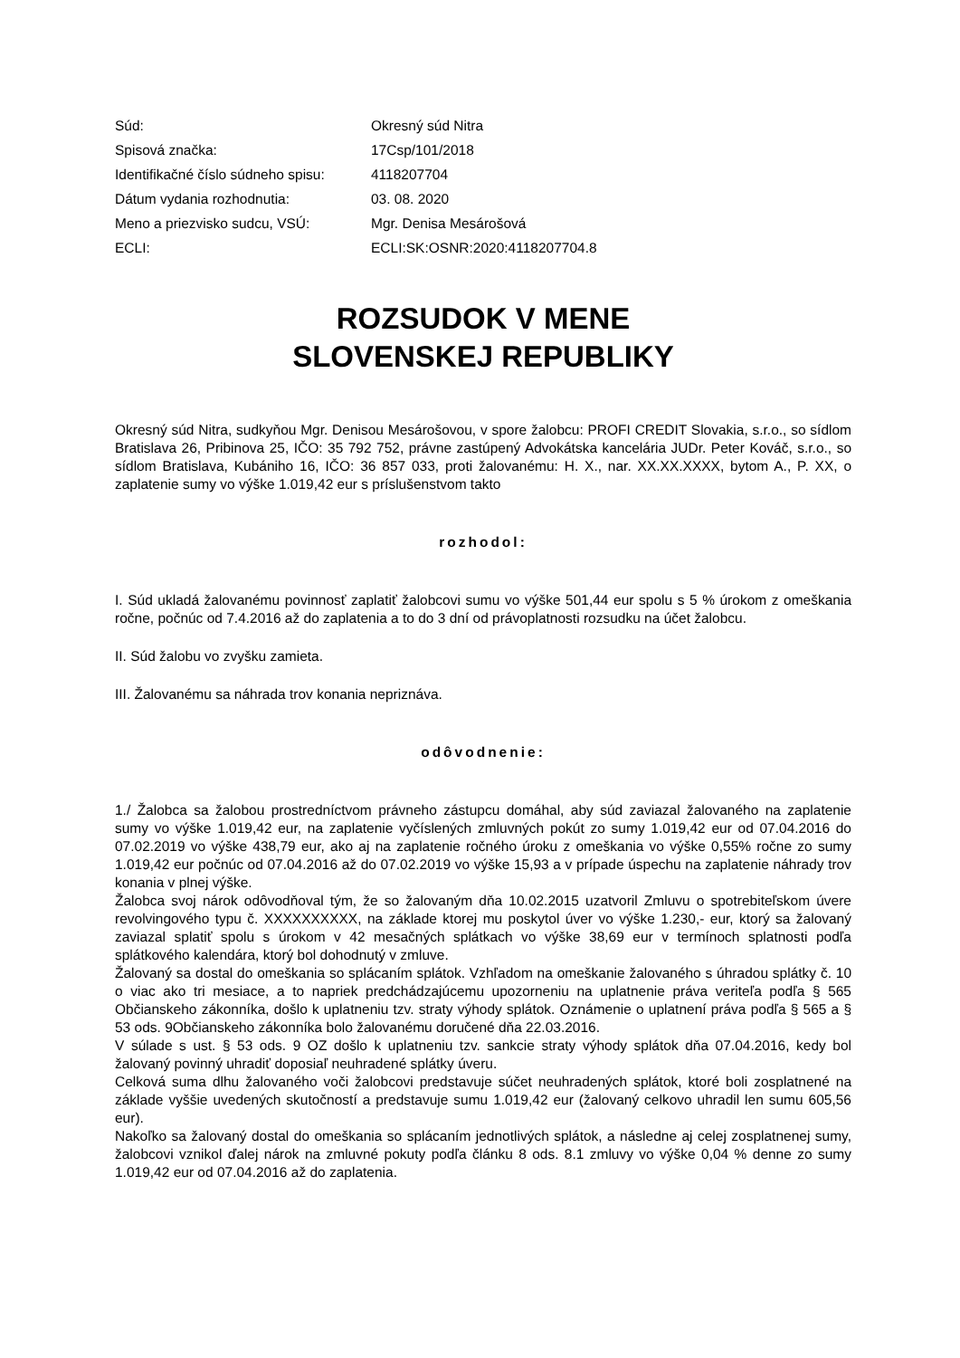| Súd: | Okresný súd Nitra |
| Spisová značka: | 17Csp/101/2018 |
| Identifikačné číslo súdneho spisu: | 4118207704 |
| Dátum vydania rozhodnutia: | 03. 08. 2020 |
| Meno a priezvisko sudcu, VSÚ: | Mgr. Denisa Mesárošová |
| ECLI: | ECLI:SK:OSNR:2020:4118207704.8 |
ROZSUDOK V MENE
SLOVENSKEJ REPUBLIKY
Okresný súd Nitra, sudkyňou Mgr. Denisou Mesárošovou, v spore žalobcu: PROFI CREDIT Slovakia, s.r.o., so sídlom Bratislava 26, Pribinova 25, IČO: 35 792 752, právne zastúpený Advokátska kancelária JUDr. Peter Kováč, s.r.o., so sídlom Bratislava, Kubániho 16, IČO: 36 857 033, proti žalovanému: H. X., nar. XX.XX.XXXX, bytom A., P. XX, o zaplatenie sumy vo výške 1.019,42 eur s príslušenstvom takto
rozhodol:
I. Súd ukladá žalovanému povinnosť zaplatiť žalobcovi sumu vo výške 501,44 eur spolu s 5 % úrokom z omeškania ročne, počnúc od 7.4.2016 až do zaplatenia a to do 3 dní od právoplatnosti rozsudku na účet žalobcu.
II. Súd žalobu vo zvyšku zamieta.
III. Žalovanému sa náhrada trov konania nepriznáva.
odôvodnenie:
1./ Žalobca sa žalobou prostredníctvom právneho zástupcu domáhal, aby súd zaviazal žalovaného na zaplatenie sumy vo výške 1.019,42 eur, na zaplatenie vyčíslených zmluvných pokút zo sumy 1.019,42 eur od 07.04.2016 do 07.02.2019 vo výške 438,79 eur, ako aj na zaplatenie ročného úroku z omeškania vo výške 0,55% ročne zo sumy 1.019,42 eur počnúc od 07.04.2016 až do 07.02.2019 vo výške 15,93 a v prípade úspechu na zaplatenie náhrady trov konania v plnej výške.
Žalobca svoj nárok odôvodňoval tým, že so žalovaným dňa 10.02.2015 uzatvoril Zmluvu o spotrebiteľskom úvere revolvingového typu č. XXXXXXXXXX, na základe ktorej mu poskytol úver vo výške 1.230,- eur, ktorý sa žalovaný zaviazal splatiť spolu s úrokom v 42 mesačných splátkach vo výške 38,69 eur v termínoch splatnosti podľa splátkového kalendára, ktorý bol dohodnutý v zmluve.
Žalovaný sa dostal do omeškania so splácaním splátok. Vzhľadom na omeškanie žalovaného s úhradou splátky č. 10 o viac ako tri mesiace, a to napriek predchádzajúcemu upozorneniu na uplatnenie práva veriteľa podľa § 565 Občianskeho zákonníka, došlo k uplatneniu tzv. straty výhody splátok. Oznámenie o uplatnení práva podľa § 565 a § 53 ods. 9Občianskeho zákonníka bolo žalovanému doručené dňa 22.03.2016.
V súlade s ust. § 53 ods. 9 OZ došlo k uplatneniu tzv. sankcie straty výhody splátok dňa 07.04.2016, kedy bol žalovaný povinný uhradiť doposiaľ neuhradené splátky úveru.
Celková suma dlhu žalovaného voči žalobcovi predstavuje súčet neuhradených splátok, ktoré boli zosplatnené na základe vyššie uvedených skutočností a predstavuje sumu 1.019,42 eur (žalovaný celkovo uhradil len sumu 605,56 eur).
Nakoľko sa žalovaný dostal do omeškania so splácaním jednotlivých splátok, a následne aj celej zosplatnenej sumy, žalobcovi vznikol ďalej nárok na zmluvné pokuty podľa článku 8 ods. 8.1 zmluvy vo výške 0,04 % denne zo sumy 1.019,42 eur od 07.04.2016 až do zaplatenia.